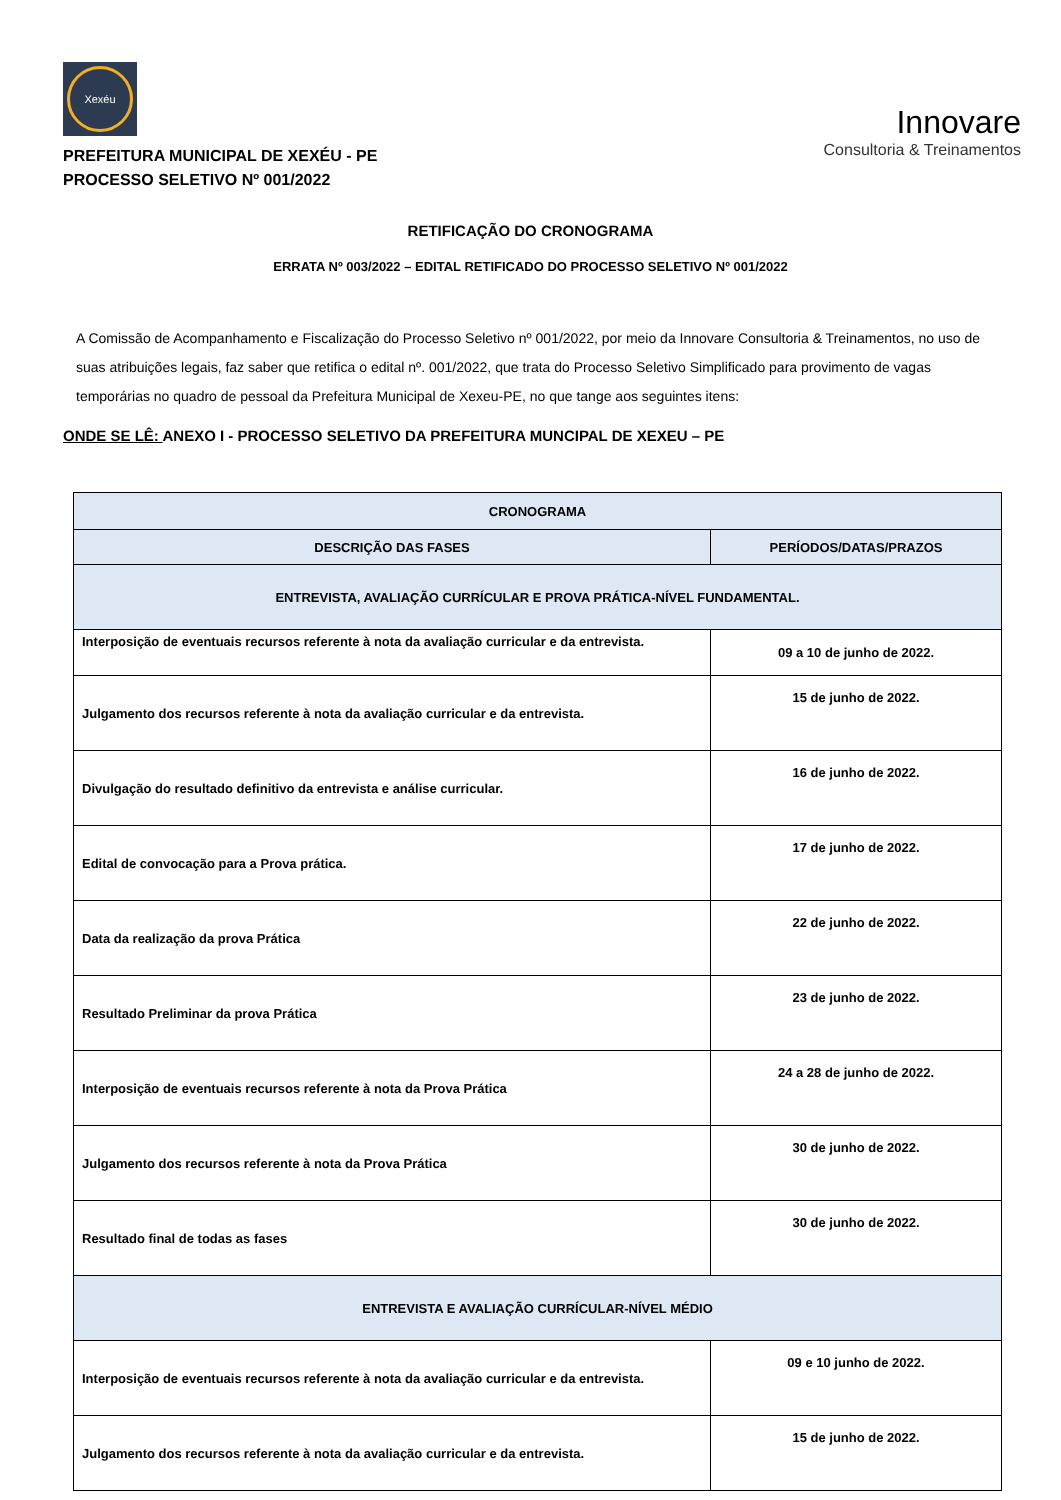Xexéu
PREFEITURA MUNICIPAL DE XEXÉU - PE
PROCESSO SELETIVO Nº 001/2022
Innovare
Consultoria & Treinamentos
RETIFICAÇÃO DO CRONOGRAMA
ERRATA Nº 003/2022 – EDITAL RETIFICADO DO PROCESSO SELETIVO Nº 001/2022
A Comissão de Acompanhamento e Fiscalização do Processo Seletivo nº 001/2022, por meio da Innovare Consultoria & Treinamentos, no uso de suas atribuições legais, faz saber que retifica o edital nº. 001/2022, que trata do Processo Seletivo Simplificado para provimento de vagas temporárias no quadro de pessoal da Prefeitura Municipal de Xexeu-PE, no que tange aos seguintes itens:
ONDE SE LÊ: ANEXO I - PROCESSO SELETIVO DA PREFEITURA MUNCIPAL DE XEXEU – PE
| CRONOGRAMA | |
| --- | --- |
| DESCRIÇÃO DAS FASES | PERÍODOS/DATAS/PRAZOS |
| ENTREVISTA, AVALIAÇÃO CURRÍCULAR E PROVA PRÁTICA-NÍVEL FUNDAMENTAL. | |
| Interposição de eventuais recursos referente à nota da avaliação curricular e da entrevista. | 09 a 10 de junho de 2022. |
| Julgamento dos recursos referente à nota da avaliação curricular e da entrevista. | 15 de junho de 2022. |
| Divulgação do resultado definitivo da entrevista e análise curricular. | 16 de junho de 2022. |
| Edital de convocação para a Prova prática. | 17 de junho de 2022. |
| Data da realização da prova Prática | 22 de junho de 2022. |
| Resultado Preliminar da prova Prática | 23 de junho de 2022. |
| Interposição de eventuais recursos referente à nota da Prova Prática | 24 a 28 de junho de 2022. |
| Julgamento dos recursos referente à nota da Prova Prática | 30 de junho de 2022. |
| Resultado final de todas as fases | 30 de junho de 2022. |
| ENTREVISTA E AVALIAÇÃO CURRÍCULAR-NÍVEL MÉDIO | |
| Interposição de eventuais recursos referente à nota da avaliação curricular e da entrevista. | 09 e 10 junho de 2022. |
| Julgamento dos recursos referente à nota da avaliação curricular e da entrevista. | 15 de junho de 2022. |